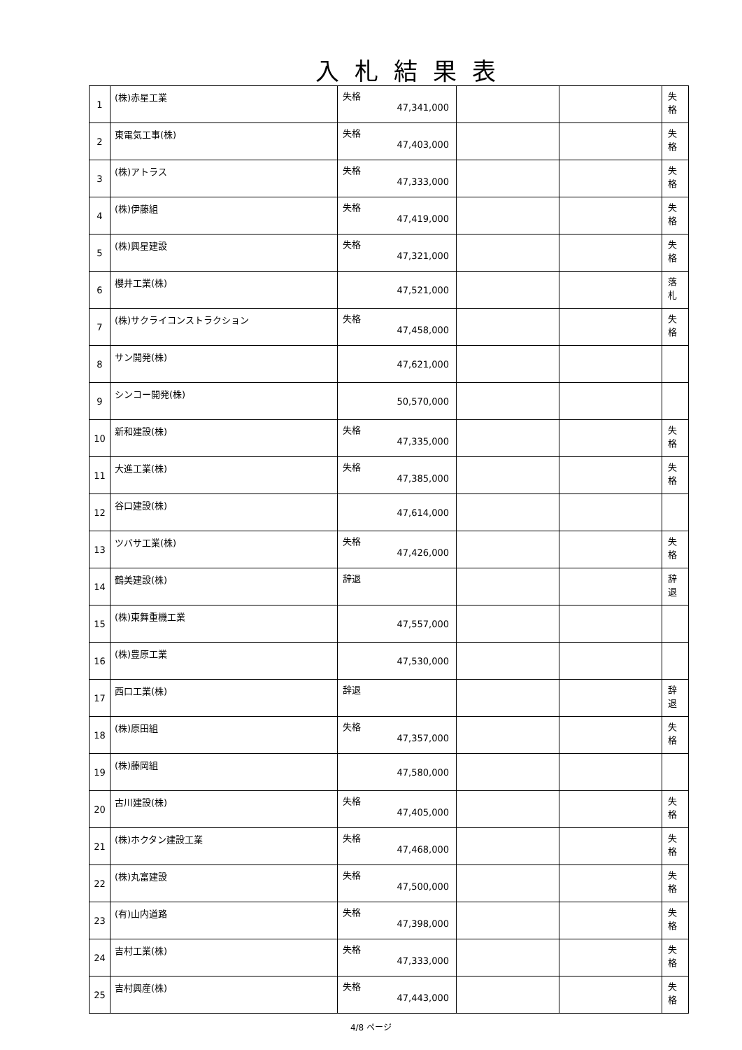入札結果表
| 1 | (株)赤星工業 | 失格 47,341,000 | | | 失格 |
| 2 | 東電気工事(株) | 失格 47,403,000 | | | 失格 |
| 3 | (株)アトラス | 失格 47,333,000 | | | 失格 |
| 4 | (株)伊藤組 | 失格 47,419,000 | | | 失格 |
| 5 | (株)興星建設 | 失格 47,321,000 | | | 失格 |
| 6 | 櫻井工業(株) | 47,521,000 | | | 落札 |
| 7 | (株)サクライコンストラクション | 失格 47,458,000 | | | 失格 |
| 8 | サン開発(株) | 47,621,000 | | | |
| 9 | シンコー開発(株) | 50,570,000 | | | |
| 10 | 新和建設(株) | 失格 47,335,000 | | | 失格 |
| 11 | 大進工業(株) | 失格 47,385,000 | | | 失格 |
| 12 | 谷口建設(株) | 47,614,000 | | | |
| 13 | ツバサ工業(株) | 失格 47,426,000 | | | 失格 |
| 14 | 鶴美建設(株) | 辞退 | | | 辞退 |
| 15 | (株)東舞重機工業 | 47,557,000 | | | |
| 16 | (株)豊原工業 | 47,530,000 | | | |
| 17 | 西口工業(株) | 辞退 | | | 辞退 |
| 18 | (株)原田組 | 失格 47,357,000 | | | 失格 |
| 19 | (株)藤岡組 | 47,580,000 | | | |
| 20 | 古川建設(株) | 失格 47,405,000 | | | 失格 |
| 21 | (株)ホクタン建設工業 | 失格 47,468,000 | | | 失格 |
| 22 | (株)丸富建設 | 失格 47,500,000 | | | 失格 |
| 23 | (有)山内道路 | 失格 47,398,000 | | | 失格 |
| 24 | 吉村工業(株) | 失格 47,333,000 | | | 失格 |
| 25 | 吉村興産(株) | 失格 47,443,000 | | | 失格 |
4/8 ページ